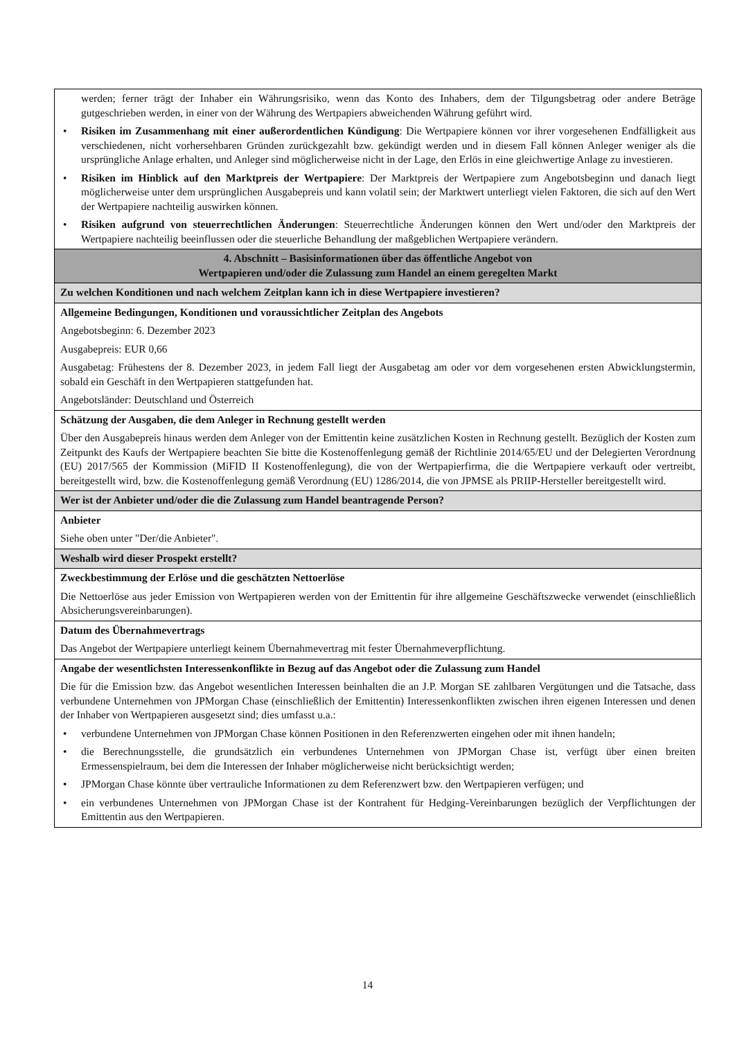| werden; ferner trägt der Inhaber ein Währungsrisiko, wenn das Konto des Inhabers, dem der Tilgungsbetrag oder andere Beträge gutgeschrieben werden, in einer von der Währung des Wertpapiers abweichenden Währung geführt wird. • Risiken im Zusammenhang mit einer außerordentlichen Kündigung : Die Wertpapiere können vor ihrer vorgesehenen Endfälligkeit aus verschiedenen, nicht vorhersehbaren Gründen zurückgezahlt bzw. gekündigt werden und in diesem Fall können Anleger weniger als die ursprüngliche Anlage erhalten, und Anleger sind möglicherweise nicht in der Lage, den Erlös in eine gleichwertige Anlage zu investieren. • Risiken im Hinblick auf den Marktpreis der Wertpapiere : Der Marktpreis der Wertpapiere zum Angebotsbeginn und danach liegt möglicherweise unter dem ursprünglichen Ausgabepreis und kann volatil sein; der Marktwert unterliegt vielen Faktoren, die sich auf den Wert der Wertpapiere nachteilig auswirken können. • Risiken aufgrund von steuerrechtlichen Änderungen : Steuerrechtliche Änderungen können den Wert und/oder den Marktpreis der Wertpapiere nachteilig beeinflussen oder die steuerliche Behandlung der maßgeblichen Wertpapiere verändern. |
| 4. Abschnitt – Basisinformationen über das öffentliche Angebot von Wertpapieren und/oder die Zulassung zum Handel an einem geregelten Markt |
| Zu welchen Konditionen und nach welchem Zeitplan kann ich in diese Wertpapiere investieren? |
| Allgemeine Bedingungen, Konditionen und voraussichtlicher Zeitplan des Angebots Angebotsbeginn: 6. Dezember 2023 Ausgabepreis: EUR 0,66 Ausgabetag: Frühestens der 8. Dezember 2023, in jedem Fall liegt der Ausgabetag am oder vor dem vorgesehenen ersten Abwicklungstermin, sobald ein Geschäft in den Wertpapieren stattgefunden hat. Angebotsländer: Deutschland und Österreich |
| Schätzung der Ausgaben, die dem Anleger in Rechnung gestellt werden Über den Ausgabepreis hinaus werden dem Anleger von der Emittentin keine zusätzlichen Kosten in Rechnung gestellt. Bezüglich der Kosten zum Zeitpunkt des Kaufs der Wertpapiere beachten Sie bitte die Kostenoffenlegung gemäß der Richtlinie 2014/65/EU und der Delegierten Verordnung (EU) 2017/565 der Kommission (MiFID II Kostenoffenlegung), die von der Wertpapierfirma, die die Wertpapiere verkauft oder vertreibt, bereitgestellt wird, bzw. die Kostenoffenlegung gemäß Verordnung (EU) 1286/2014, die von JPMSE als PRIIP-Hersteller bereitgestellt wird. |
| Wer ist der Anbieter und/oder die die Zulassung zum Handel beantragende Person? |
| Anbieter Siehe oben unter "Der/die Anbieter". |
| Weshalb wird dieser Prospekt erstellt? |
| Zweckbestimmung der Erlöse und die geschätzten Nettoerlöse Die Nettoerlöse aus jeder Emission von Wertpapieren werden von der Emittentin für ihre allgemeine Geschäftszwecke verwendet (einschließlich Absicherungsvereinbarungen). |
| Datum des Übernahmevertrags Das Angebot der Wertpapiere unterliegt keinem Übernahmevertrag mit fester Übernahmeverpflichtung. |
| Angabe der wesentlichsten Interessenkonflikte in Bezug auf das Angebot oder die Zulassung zum Handel Die für die Emission bzw. das Angebot wesentlichen Interessen beinhalten die an J.P. Morgan SE zahlbaren Vergütungen und die Tatsache, dass verbundene Unternehmen von JPMorgan Chase (einschließlich der Emittentin) Interessenkonflikten zwischen ihren eigenen Interessen und denen der Inhaber von Wertpapieren ausgesetzt sind; dies umfasst u.a.: • verbundene Unternehmen von JPMorgan Chase können Positionen in den Referenzwerten eingehen oder mit ihnen handeln; • die Berechnungsstelle, die grundsätzlich ein verbundenes Unternehmen von JPMorgan Chase ist, verfügt über einen breiten Ermessenspielraum, bei dem die Interessen der Inhaber möglicherweise nicht berücksichtigt werden; • JPMorgan Chase könnte über vertrauliche Informationen zu dem Referenzwert bzw. den Wertpapieren verfügen; und • ein verbundenes Unternehmen von JPMorgan Chase ist der Kontrahent für Hedging-Vereinbarungen bezüglich der Verpflichtungen der Emittentin aus den Wertpapieren. |
14